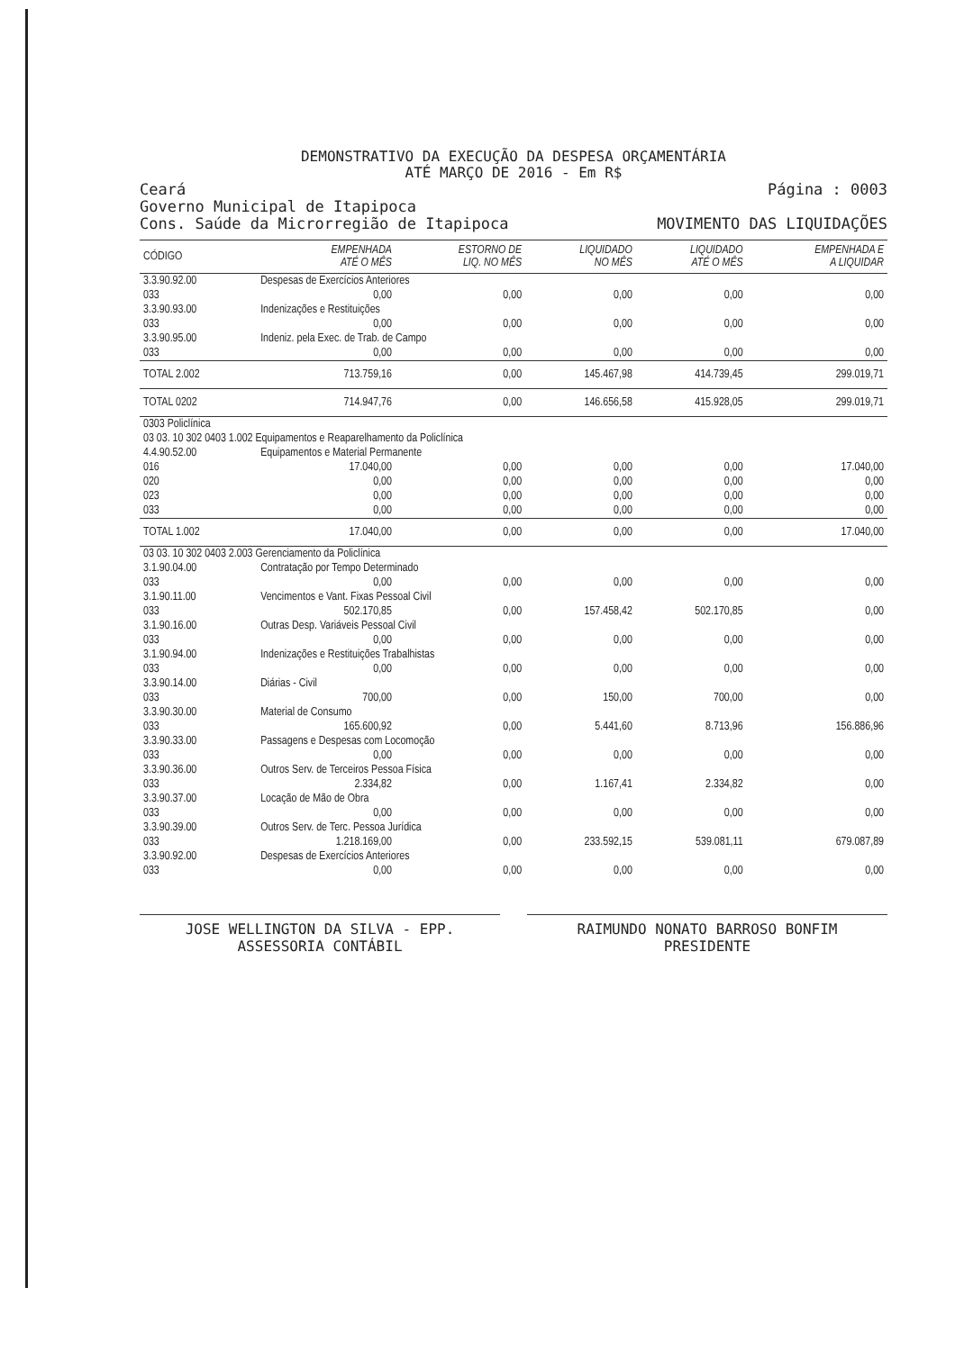DEMONSTRATIVO DA EXECUÇÃO DA DESPESA ORÇAMENTÁRIA
ATÉ MARÇO DE 2016 - Em R$
Ceará Página : 0003
Governo Municipal de Itapipoca
Cons. Saúde da Microrregião de Itapipoca MOVIMENTO DAS LIQUIDAÇÕES
| CÓDIGO | | EMPENHADA ATÉ O MÊS | ESTORNO DE LIQ. NO MÊS | LIQUIDADO NO MÊS | LIQUIDADO ATÉ O MÊS | EMPENHADA E A LIQUIDAR |
| --- | --- | --- | --- | --- | --- | --- |
| 3.3.90.92.00 | Despesas de Exercícios Anteriores | | | | | |
| 033 | | 0,00 | 0,00 | 0,00 | 0,00 | 0,00 |
| 3.3.90.93.00 | Indenizações e Restituições | | | | | |
| 033 | | 0,00 | 0,00 | 0,00 | 0,00 | 0,00 |
| 3.3.90.95.00 | Indeniz. pela Exec. de Trab. de Campo | | | | | |
| 033 | | 0,00 | 0,00 | 0,00 | 0,00 | 0,00 |
| TOTAL 2.002 | | 713.759,16 | 0,00 | 145.467,98 | 414.739,45 | 299.019,71 |
| TOTAL 0202 | | 714.947,76 | 0,00 | 146.656,58 | 415.928,05 | 299.019,71 |
| 0303 Policlínica | | | | | | |
| 03 03. 10 302 0403 1.002 Equipamentos e Reaparelhamento da Policlínica | | | | | | |
| 4.4.90.52.00 | Equipamentos e Material Permanente | | | | | |
| 016 | | 17.040,00 | 0,00 | 0,00 | 0,00 | 17.040,00 |
| 020 | | 0,00 | 0,00 | 0,00 | 0,00 | 0,00 |
| 023 | | 0,00 | 0,00 | 0,00 | 0,00 | 0,00 |
| 033 | | 0,00 | 0,00 | 0,00 | 0,00 | 0,00 |
| TOTAL 1.002 | | 17.040,00 | 0,00 | 0,00 | 0,00 | 17.040,00 |
| 03 03. 10 302 0403 2.003 Gerenciamento da Policlínica | | | | | | |
| 3.1.90.04.00 | Contratação por Tempo Determinado | | | | | |
| 033 | | 0,00 | 0,00 | 0,00 | 0,00 | 0,00 |
| 3.1.90.11.00 | Vencimentos e Vant. Fixas Pessoal Civil | | | | | |
| 033 | | 502.170,85 | 0,00 | 157.458,42 | 502.170,85 | 0,00 |
| 3.1.90.16.00 | Outras Desp. Variáveis Pessoal Civil | | | | | |
| 033 | | 0,00 | 0,00 | 0,00 | 0,00 | 0,00 |
| 3.1.90.94.00 | Indenizações e Restituições Trabalhistas | | | | | |
| 033 | | 0,00 | 0,00 | 0,00 | 0,00 | 0,00 |
| 3.3.90.14.00 | Diárias - Civil | | | | | |
| 033 | | 700,00 | 0,00 | 150,00 | 700,00 | 0,00 |
| 3.3.90.30.00 | Material de Consumo | | | | | |
| 033 | | 165.600,92 | 0,00 | 5.441,60 | 8.713,96 | 156.886,96 |
| 3.3.90.33.00 | Passagens e Despesas com Locomoção | | | | | |
| 033 | | 0,00 | 0,00 | 0,00 | 0,00 | 0,00 |
| 3.3.90.36.00 | Outros Serv. de Terceiros Pessoa Física | | | | | |
| 033 | | 2.334,82 | 0,00 | 1.167,41 | 2.334,82 | 0,00 |
| 3.3.90.37.00 | Locação de Mão de Obra | | | | | |
| 033 | | 0,00 | 0,00 | 0,00 | 0,00 | 0,00 |
| 3.3.90.39.00 | Outros Serv. de Terc. Pessoa Jurídica | | | | | |
| 033 | | 1.218.169,00 | 0,00 | 233.592,15 | 539.081,11 | 679.087,89 |
| 3.3.90.92.00 | Despesas de Exercícios Anteriores | | | | | |
| 033 | | 0,00 | 0,00 | 0,00 | 0,00 | 0,00 |
JOSE WELLINGTON DA SILVA - EPP.
ASSESSORIA CONTÁBIL
RAIMUNDO NONATO BARROSO BONFIM
PRESIDENTE